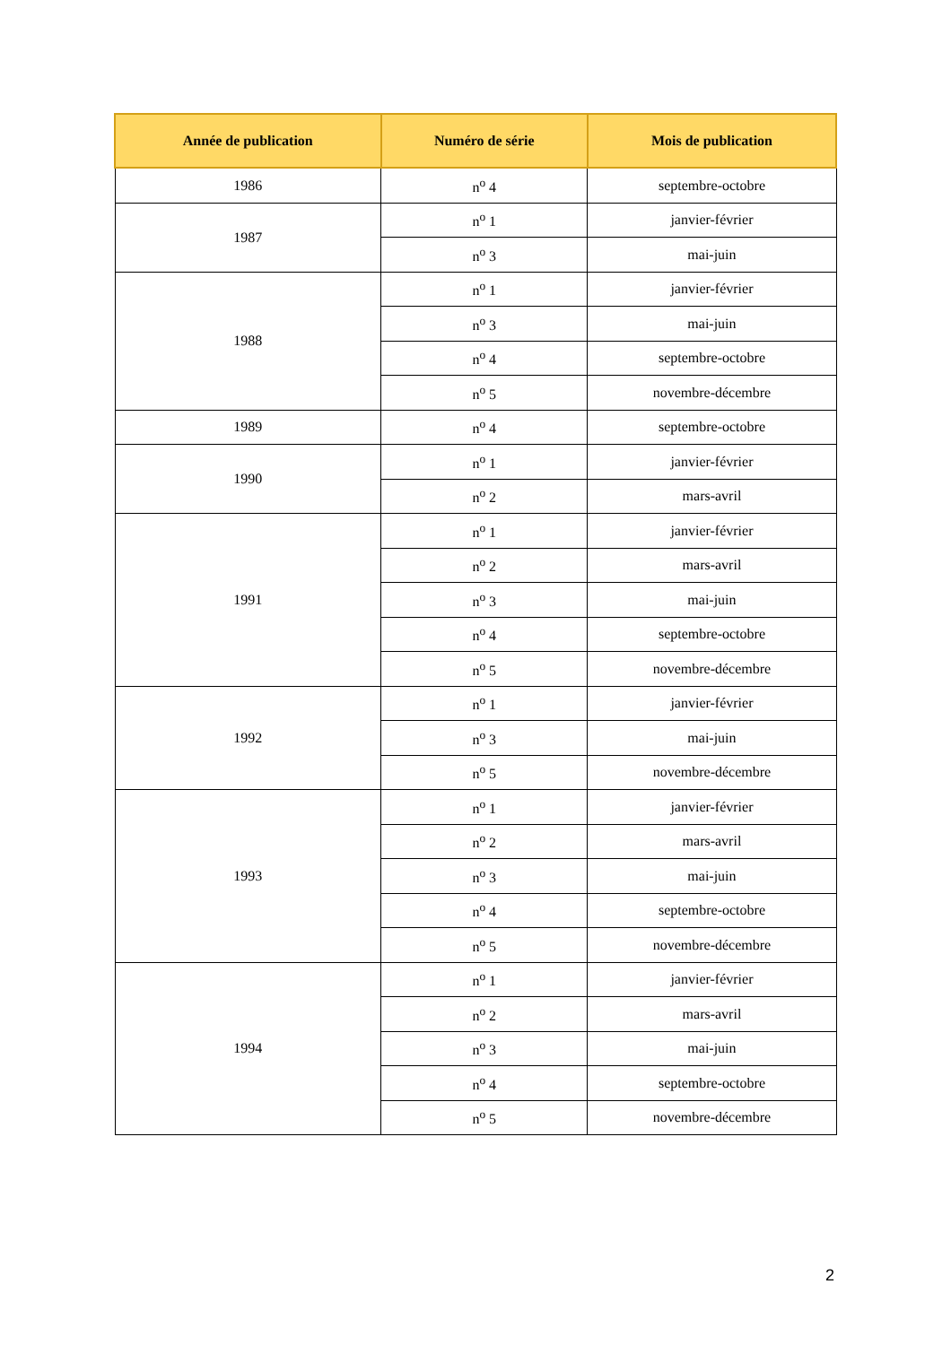| Année de publication | Numéro de série | Mois de publication |
| --- | --- | --- |
| 1986 | n<sup>o</sup> 4 | septembre-octobre |
| 1987 | n<sup>o</sup> 1 | janvier-février |
| | n<sup>o</sup> 3 | mai-juin |
| 1988 | n<sup>o</sup> 1 | janvier-février |
| | n<sup>o</sup> 3 | mai-juin |
| | n<sup>o</sup> 4 | septembre-octobre |
| | n<sup>o</sup> 5 | novembre-décembre |
| 1989 | n<sup>o</sup> 4 | septembre-octobre |
| 1990 | n<sup>o</sup> 1 | janvier-février |
| | n<sup>o</sup> 2 | mars-avril |
| 1991 | n<sup>o</sup> 1 | janvier-février |
| | n<sup>o</sup> 2 | mars-avril |
| | n<sup>o</sup> 3 | mai-juin |
| | n<sup>o</sup> 4 | septembre-octobre |
| | n<sup>o</sup> 5 | novembre-décembre |
| 1992 | n<sup>o</sup> 1 | janvier-février |
| | n<sup>o</sup> 3 | mai-juin |
| | n<sup>o</sup> 5 | novembre-décembre |
| 1993 | n<sup>o</sup> 1 | janvier-février |
| | n<sup>o</sup> 2 | mars-avril |
| | n<sup>o</sup> 3 | mai-juin |
| | n<sup>o</sup> 4 | septembre-octobre |
| | n<sup>o</sup> 5 | novembre-décembre |
| 1994 | n<sup>o</sup> 1 | janvier-février |
| | n<sup>o</sup> 2 | mars-avril |
| | n<sup>o</sup> 3 | mai-juin |
| | n<sup>o</sup> 4 | septembre-octobre |
| | n<sup>o</sup> 5 | novembre-décembre |
2